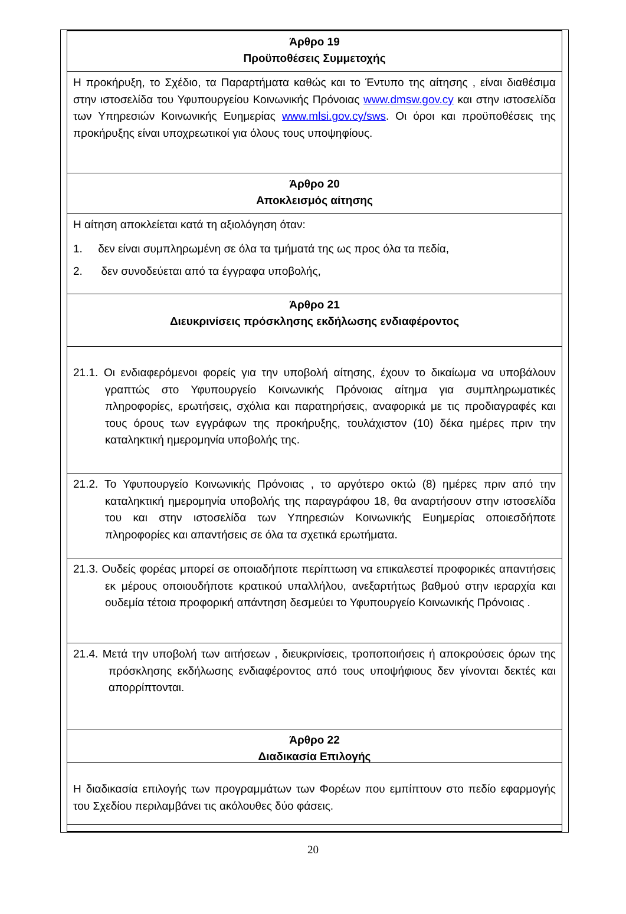Άρθρο 19
Προϋποθέσεις Συμμετοχής
Η προκήρυξη, το Σχέδιο, τα Παραρτήματα καθώς και το Έντυπο της αίτησης , είναι διαθέσιμα στην ιστοσελίδα του Υφυπουργείου Κοινωνικής Πρόνοιας www.dmsw.gov.cy και στην ιστοσελίδα των Υπηρεσιών Κοινωνικής Ευημερίας www.mlsi.gov.cy/sws. Οι όροι και προϋποθέσεις της προκήρυξης είναι υποχρεωτικοί για όλους τους υποψηφίους.
Άρθρο 20
Αποκλεισμός αίτησης
Η αίτηση αποκλείεται κατά τη αξιολόγηση όταν:
1. δεν είναι συμπληρωμένη σε όλα τα τμήματά της ως προς όλα τα πεδία,
2. δεν συνοδεύεται από τα έγγραφα υποβολής,
Άρθρο 21
Διευκρινίσεις πρόσκλησης εκδήλωσης ενδιαφέροντος
21.1. Οι ενδιαφερόμενοι φορείς για την υποβολή αίτησης, έχουν το δικαίωμα να υποβάλουν γραπτώς στο Υφυπουργείο Κοινωνικής Πρόνοιας αίτημα για συμπληρωματικές πληροφορίες, ερωτήσεις, σχόλια και παρατηρήσεις, αναφορικά με τις προδιαγραφές και τους όρους των εγγράφων της προκήρυξης, τουλάχιστον (10) δέκα ημέρες πριν την καταληκτική ημερομηνία υποβολής της.
21.2. Το Υφυπουργείο Κοινωνικής Πρόνοιας , το αργότερο οκτώ (8) ημέρες πριν από την καταληκτική ημερομηνία υποβολής της παραγράφου 18, θα αναρτήσουν στην ιστοσελίδα του και στην ιστοσελίδα των Υπηρεσιών Κοινωνικής Ευημερίας οποιεσδήποτε πληροφορίες και απαντήσεις σε όλα τα σχετικά ερωτήματα.
21.3. Ουδείς φορέας μπορεί σε οποιαδήποτε περίπτωση να επικαλεστεί προφορικές απαντήσεις εκ μέρους οποιουδήποτε κρατικού υπαλλήλου, ανεξαρτήτως βαθμού στην ιεραρχία και ουδεμία τέτοια προφορική απάντηση δεσμεύει το Υφυπουργείο Κοινωνικής Πρόνοιας .
21.4. Μετά την υποβολή των αιτήσεων , διευκρινίσεις, τροποποιήσεις ή αποκρούσεις όρων της πρόσκλησης εκδήλωσης ενδιαφέροντος από τους υποψήφιους δεν γίνονται δεκτές και απορρίπτονται.
Άρθρο 22
Διαδικασία Επιλογής
Η διαδικασία επιλογής των προγραμμάτων των Φορέων που εμπίπτουν στο πεδίο εφαρμογής του Σχεδίου περιλαμβάνει τις ακόλουθες δύο φάσεις.
20